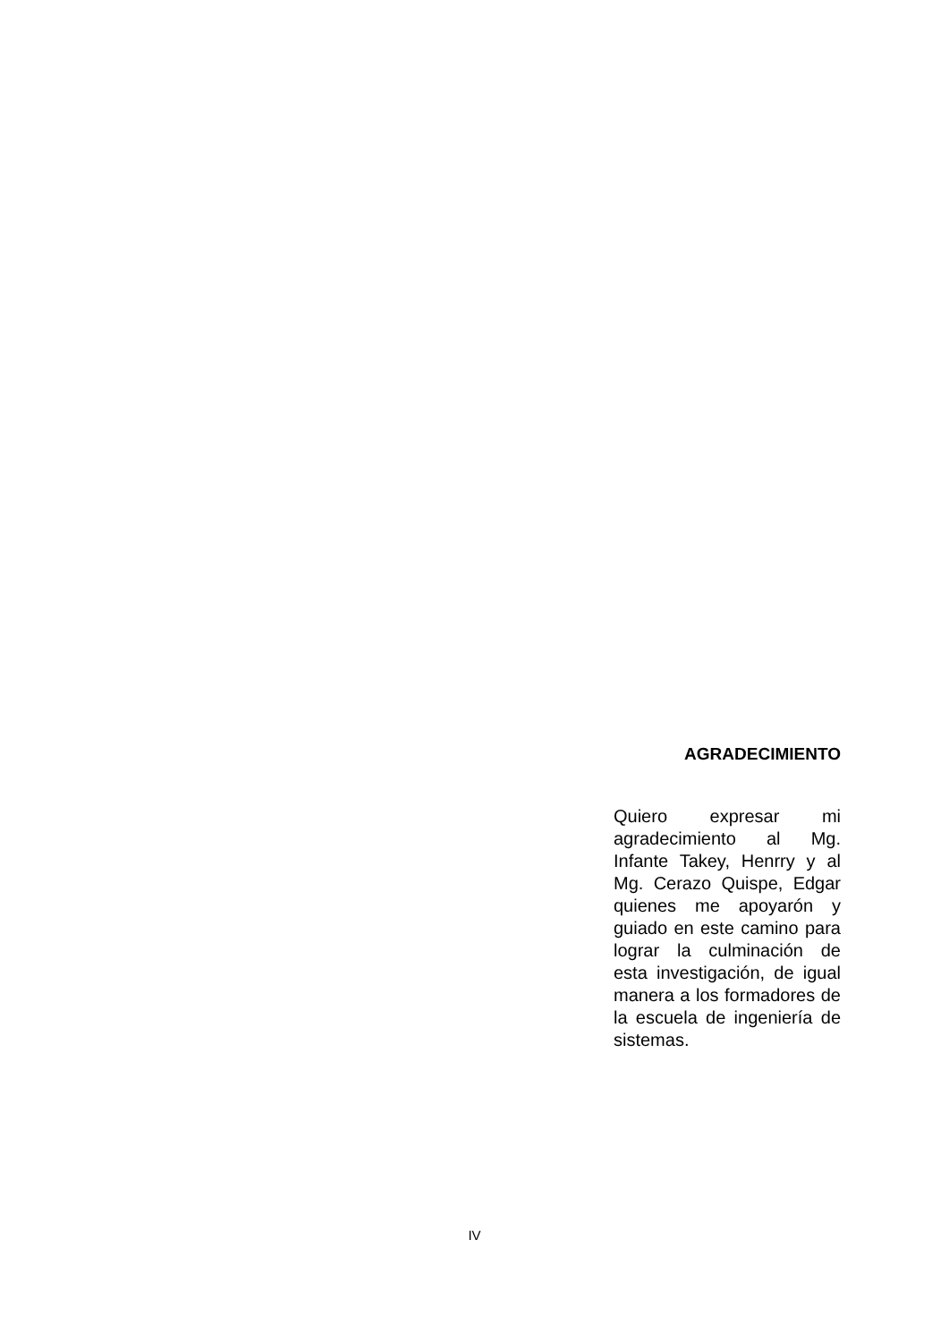AGRADECIMIENTO
Quiero expresar mi agradecimiento al Mg. Infante Takey, Henrry y al Mg. Cerazo Quispe, Edgar quienes me apoyarón y guiado en este camino para lograr la culminación de esta investigación, de igual manera a los formadores de la escuela de ingeniería de sistemas.
IV